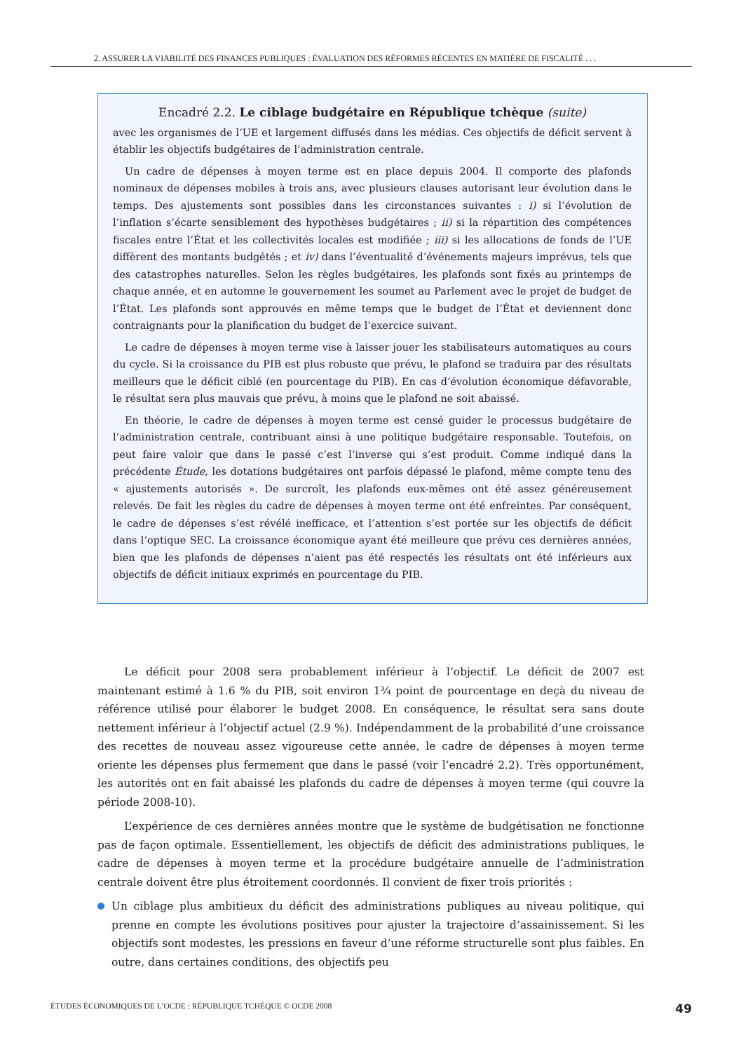2. ASSURER LA VIABILITÉ DES FINANCES PUBLIQUES : ÉVALUATION DES RÉFORMES RÉCENTES EN MATIÈRE DE FISCALITÉ . . .
Encadré 2.2. Le ciblage budgétaire en République tchèque (suite)
avec les organismes de l’UE et largement diffusés dans les médias. Ces objectifs de déficit servent à établir les objectifs budgétaires de l’administration centrale.
Un cadre de dépenses à moyen terme est en place depuis 2004. Il comporte des plafonds nominaux de dépenses mobiles à trois ans, avec plusieurs clauses autorisant leur évolution dans le temps. Des ajustements sont possibles dans les circonstances suivantes : i) si l’évolution de l’inflation s’écarte sensiblement des hypothèses budgétaires ; ii) si la répartition des compétences fiscales entre l’État et les collectivités locales est modifiée ; iii) si les allocations de fonds de l’UE diffèrent des montants budgétés ; et iv) dans l’éventualité d’événements majeurs imprévus, tels que des catastrophes naturelles. Selon les règles budgétaires, les plafonds sont fixés au printemps de chaque année, et en automne le gouvernement les soumet au Parlement avec le projet de budget de l’État. Les plafonds sont approuvés en même temps que le budget de l’État et deviennent donc contraignants pour la planification du budget de l’exercice suivant.
Le cadre de dépenses à moyen terme vise à laisser jouer les stabilisateurs automatiques au cours du cycle. Si la croissance du PIB est plus robuste que prévu, le plafond se traduira par des résultats meilleurs que le déficit ciblé (en pourcentage du PIB). En cas d’évolution économique défavorable, le résultat sera plus mauvais que prévu, à moins que le plafond ne soit abaissé.
En théorie, le cadre de dépenses à moyen terme est censé guider le processus budgétaire de l’administration centrale, contribuant ainsi à une politique budgétaire responsable. Toutefois, on peut faire valoir que dans le passé c’est l’inverse qui s’est produit. Comme indiqué dans la précédente Étude, les dotations budgétaires ont parfois dépassé le plafond, même compte tenu des « ajustements autorisés ». De surcroît, les plafonds eux-mêmes ont été assez généreusement relevés. De fait les règles du cadre de dépenses à moyen terme ont été enfreintes. Par conséquent, le cadre de dépenses s’est révélé inefficace, et l’attention s’est portée sur les objectifs de déficit dans l’optique SEC. La croissance économique ayant été meilleure que prévu ces dernières années, bien que les plafonds de dépenses n’aient pas été respectés les résultats ont été inférieurs aux objectifs de déficit initiaux exprimés en pourcentage du PIB.
Le déficit pour 2008 sera probablement inférieur à l’objectif. Le déficit de 2007 est maintenant estimé à 1.6 % du PIB, soit environ 1¾ point de pourcentage en deçà du niveau de référence utilisé pour élaborer le budget 2008. En conséquence, le résultat sera sans doute nettement inférieur à l’objectif actuel (2.9 %). Indépendamment de la probabilité d’une croissance des recettes de nouveau assez vigoureuse cette année, le cadre de dépenses à moyen terme oriente les dépenses plus fermement que dans le passé (voir l’encadré 2.2). Très opportunément, les autorités ont en fait abaissé les plafonds du cadre de dépenses à moyen terme (qui couvre la période 2008-10).
L’expérience de ces dernières années montre que le système de budgétisation ne fonctionne pas de façon optimale. Essentiellement, les objectifs de déficit des administrations publiques, le cadre de dépenses à moyen terme et la procédure budgétaire annuelle de l’administration centrale doivent être plus étroitement coordonnés. Il convient de fixer trois priorités :
Un ciblage plus ambitieux du déficit des administrations publiques au niveau politique, qui prenne en compte les évolutions positives pour ajuster la trajectoire d’assainissement. Si les objectifs sont modestes, les pressions en faveur d’une réforme structurelle sont plus faibles. En outre, dans certaines conditions, des objectifs peu
ÉTUDES ÉCONOMIQUES DE L’OCDE : RÉPUBLIQUE TCHÈQUE © OCDE 2008 49